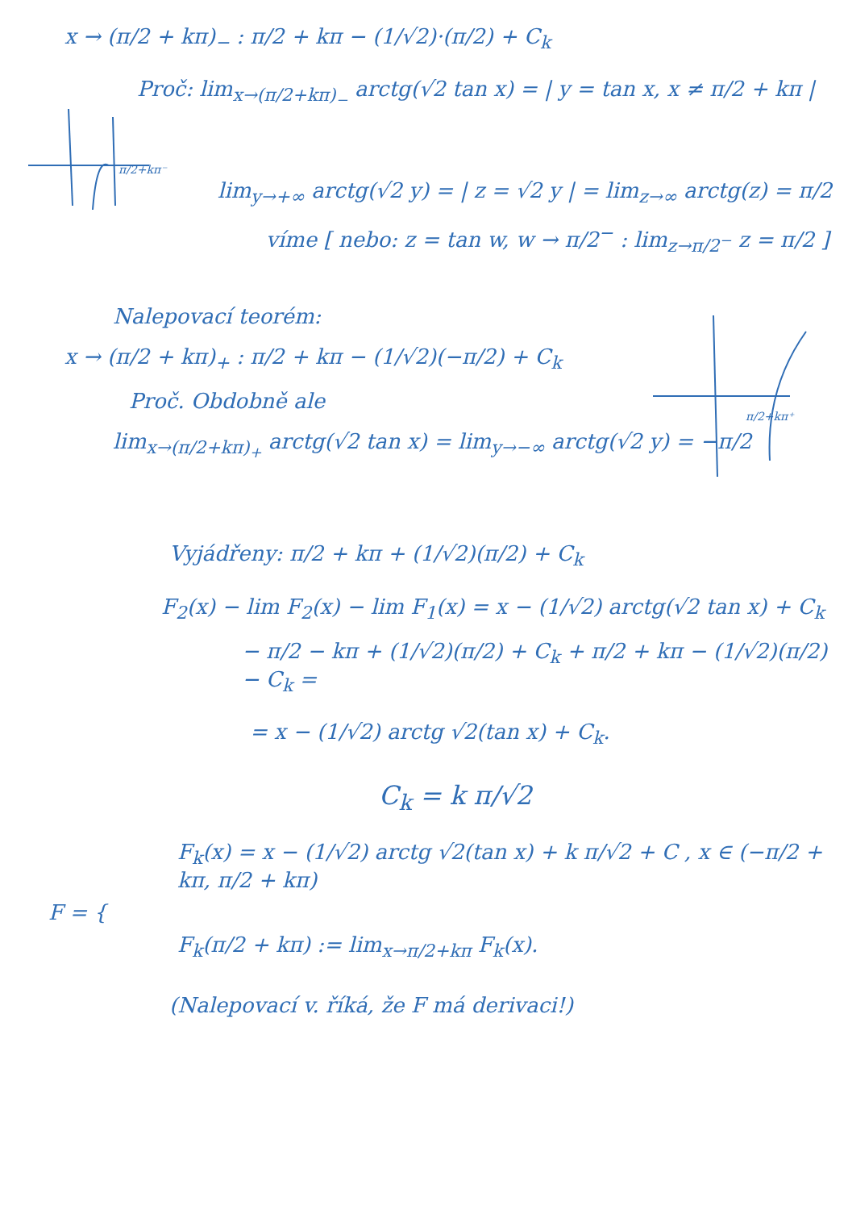x → (π/2 + kπ)<sub>−</sub> : π/2 + kπ − (1/√2)·(π/2) + C<sub>k</sub>
Proč: lim<sub>x→(π/2+kπ)<sub>−</sub></sub> arctg(√2 tan x) = | y = tan x, x ≠ π/2 + kπ |
π/2+kπ⁻
lim<sub>y→+∞</sub> arctg(√2 y) = | z = √2 y | = lim<sub>z→∞</sub> arctg(z) = π/2
víme [ nebo: z = tan w, w → π/2<sup>−</sup> : lim<sub>z→π/2<sup>−</sup></sub> z = π/2 ]
Nalepovací teorém:
x → (π/2 + kπ)<sub>+</sub> : π/2 + kπ − (1/√2)(−π/2) + C<sub>k</sub>
Proč. Obdobně ale
lim<sub>x→(π/2+kπ)<sub>+</sub></sub> arctg(√2 tan x) = lim<sub>y→−∞</sub> arctg(√2 y) = −π/2
π/2+kπ⁺
Vyjádřeny: π/2 + kπ + (1/√2)(π/2) + C<sub>k</sub>
F<sub>2</sub>(x) − lim F<sub>2</sub>(x) − lim F<sub>1</sub>(x) = x − (1/√2) arctg(√2 tan x) + C<sub>k</sub>
− π/2 − kπ + (1/√2)(π/2) + C<sub>k</sub> + π/2 + kπ − (1/√2)(π/2) − C<sub>k</sub> =
= x − (1/√2) arctg √2(tan x) + C<sub>k</sub>.
C<sub>k</sub> = k π/√2
F<sub>k</sub>(x) = x − (1/√2) arctg √2(tan x) + k π/√2 + C , x ∈ (−π/2 + kπ, π/2 + kπ)
F = {
F<sub>k</sub>(π/2 + kπ) := lim<sub>x→π/2+kπ</sub> F<sub>k</sub>(x).
(Nalepovací v. říká, že F má derivaci!)